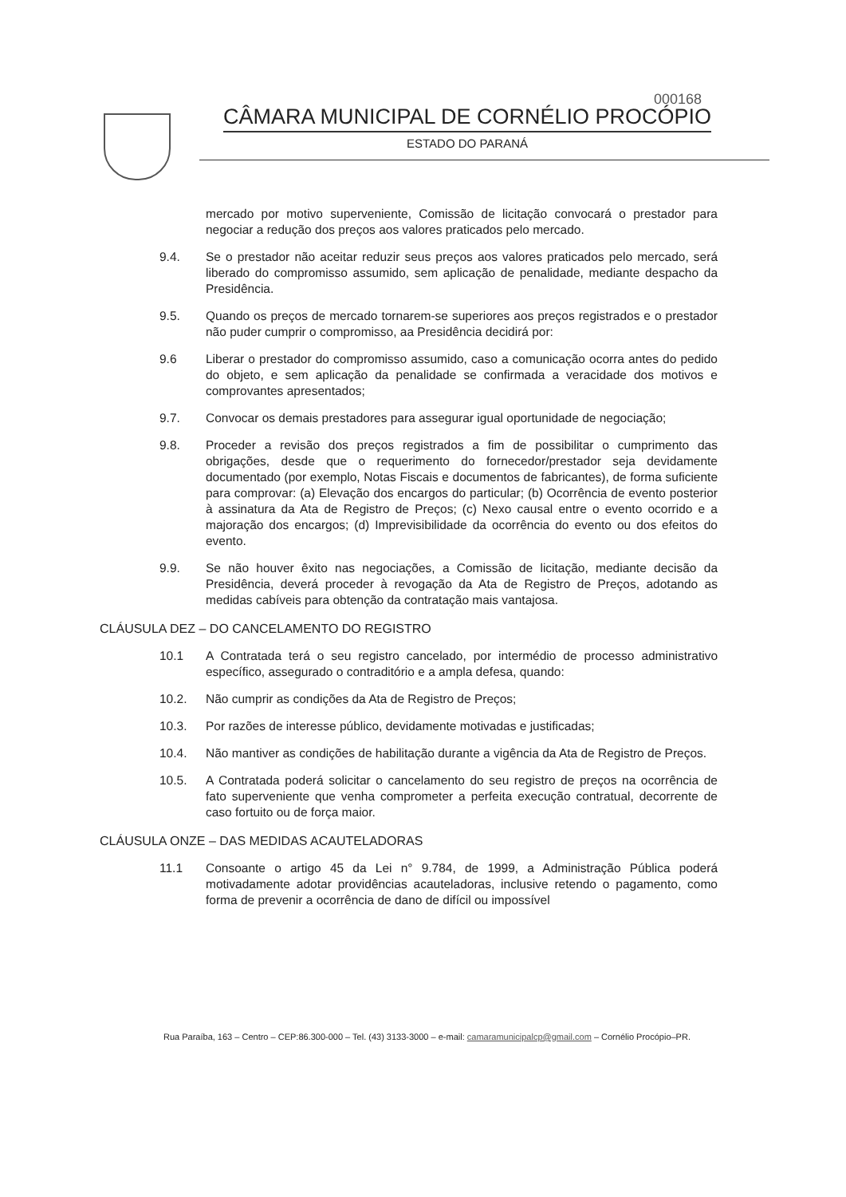000168
CÂMARA MUNICIPAL DE CORNÉLIO PROCÓPIO
ESTADO DO PARANÁ
mercado por motivo superveniente, Comissão de licitação convocará o prestador para negociar a redução dos preços aos valores praticados pelo mercado.
9.4. Se o prestador não aceitar reduzir seus preços aos valores praticados pelo mercado, será liberado do compromisso assumido, sem aplicação de penalidade, mediante despacho da Presidência.
9.5. Quando os preços de mercado tornarem-se superiores aos preços registrados e o prestador não puder cumprir o compromisso, aa Presidência decidirá por:
9.6 Liberar o prestador do compromisso assumido, caso a comunicação ocorra antes do pedido do objeto, e sem aplicação da penalidade se confirmada a veracidade dos motivos e comprovantes apresentados;
9.7. Convocar os demais prestadores para assegurar igual oportunidade de negociação;
9.8. Proceder a revisão dos preços registrados a fim de possibilitar o cumprimento das obrigações, desde que o requerimento do fornecedor/prestador seja devidamente documentado (por exemplo, Notas Fiscais e documentos de fabricantes), de forma suficiente para comprovar: (a) Elevação dos encargos do particular; (b) Ocorrência de evento posterior à assinatura da Ata de Registro de Preços; (c) Nexo causal entre o evento ocorrido e a majoração dos encargos; (d) Imprevisibilidade da ocorrência do evento ou dos efeitos do evento.
9.9. Se não houver êxito nas negociações, a Comissão de licitação, mediante decisão da Presidência, deverá proceder à revogação da Ata de Registro de Preços, adotando as medidas cabíveis para obtenção da contratação mais vantajosa.
CLÁUSULA DEZ – DO CANCELAMENTO DO REGISTRO
10.1 A Contratada terá o seu registro cancelado, por intermédio de processo administrativo específico, assegurado o contraditório e a ampla defesa, quando:
10.2. Não cumprir as condições da Ata de Registro de Preços;
10.3. Por razões de interesse público, devidamente motivadas e justificadas;
10.4. Não mantiver as condições de habilitação durante a vigência da Ata de Registro de Preços.
10.5. A Contratada poderá solicitar o cancelamento do seu registro de preços na ocorrência de fato superveniente que venha comprometer a perfeita execução contratual, decorrente de caso fortuito ou de força maior.
CLÁUSULA ONZE – DAS MEDIDAS ACAUTELADORAS
11.1 Consoante o artigo 45 da Lei n° 9.784, de 1999, a Administração Pública poderá motivadamente adotar providências acauteladoras, inclusive retendo o pagamento, como forma de prevenir a ocorrência de dano de difícil ou impossível
Rua Paraíba, 163 – Centro – CEP:86.300-000 – Tel. (43) 3133-3000 – e-mail: camaramunicipalcp@gmail.com – Cornélio Procópio–PR.